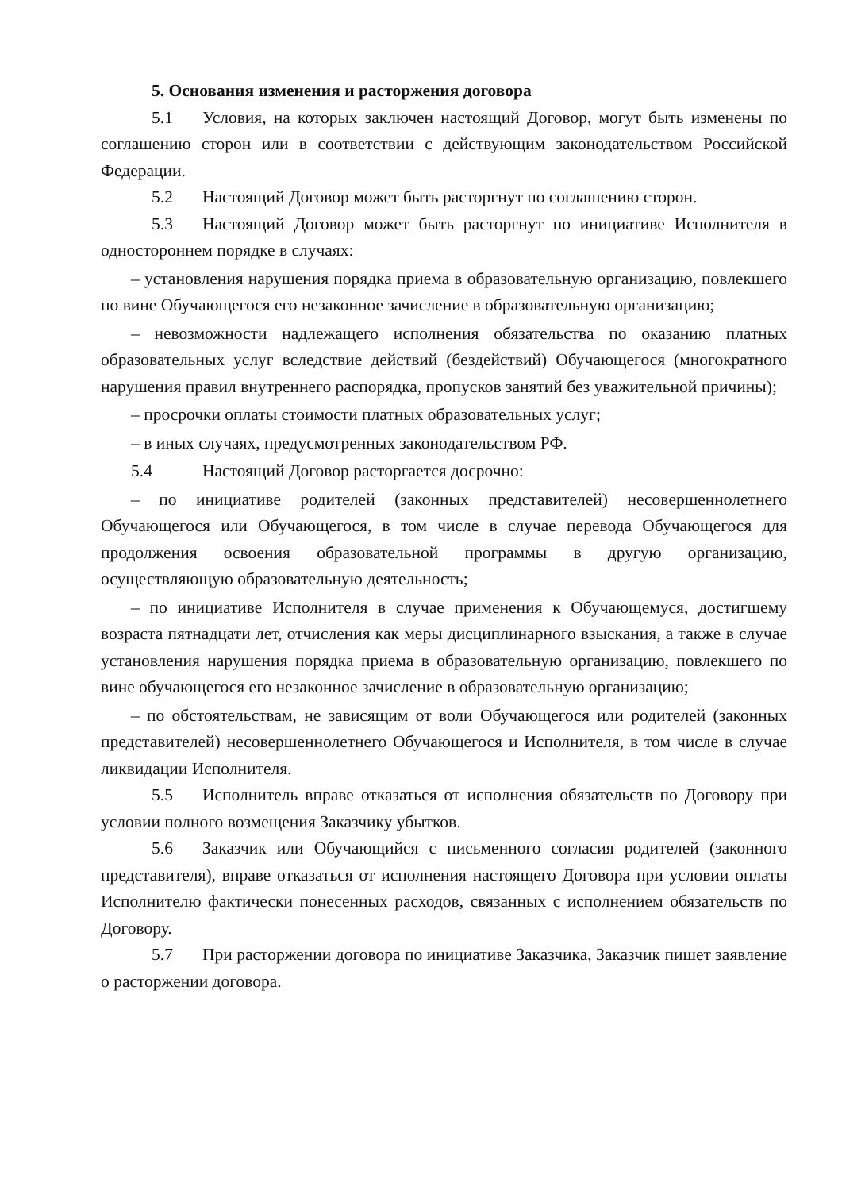5. Основания изменения и расторжения договора
5.1 Условия, на которых заключен настоящий Договор, могут быть изменены по соглашению сторон или в соответствии с действующим законодательством Российской Федерации.
5.2 Настоящий Договор может быть расторгнут по соглашению сторон.
5.3 Настоящий Договор может быть расторгнут по инициативе Исполнителя в одностороннем порядке в случаях:
– установления нарушения порядка приема в образовательную организацию, повлекшего по вине Обучающегося его незаконное зачисление в образовательную организацию;
– невозможности надлежащего исполнения обязательства по оказанию платных образовательных услуг вследствие действий (бездействий) Обучающегося (многократного нарушения правил внутреннего распорядка, пропусков занятий без уважительной причины);
– просрочки оплаты стоимости платных образовательных услуг;
– в иных случаях, предусмотренных законодательством РФ.
5.4 Настоящий Договор расторгается досрочно:
– по инициативе родителей (законных представителей) несовершеннолетнего Обучающегося или Обучающегося, в том числе в случае перевода Обучающегося для продолжения освоения образовательной программы в другую организацию, осуществляющую образовательную деятельность;
– по инициативе Исполнителя в случае применения к Обучающемуся, достигшему возраста пятнадцати лет, отчисления как меры дисциплинарного взыскания, а также в случае установления нарушения порядка приема в образовательную организацию, повлекшего по вине обучающегося его незаконное зачисление в образовательную организацию;
– по обстоятельствам, не зависящим от воли Обучающегося или родителей (законных представителей) несовершеннолетнего Обучающегося и Исполнителя, в том числе в случае ликвидации Исполнителя.
5.5 Исполнитель вправе отказаться от исполнения обязательств по Договору при условии полного возмещения Заказчику убытков.
5.6 Заказчик или Обучающийся с письменного согласия родителей (законного представителя), вправе отказаться от исполнения настоящего Договора при условии оплаты Исполнителю фактически понесенных расходов, связанных с исполнением обязательств по Договору.
5.7 При расторжении договора по инициативе Заказчика, Заказчик пишет заявление о расторжении договора.